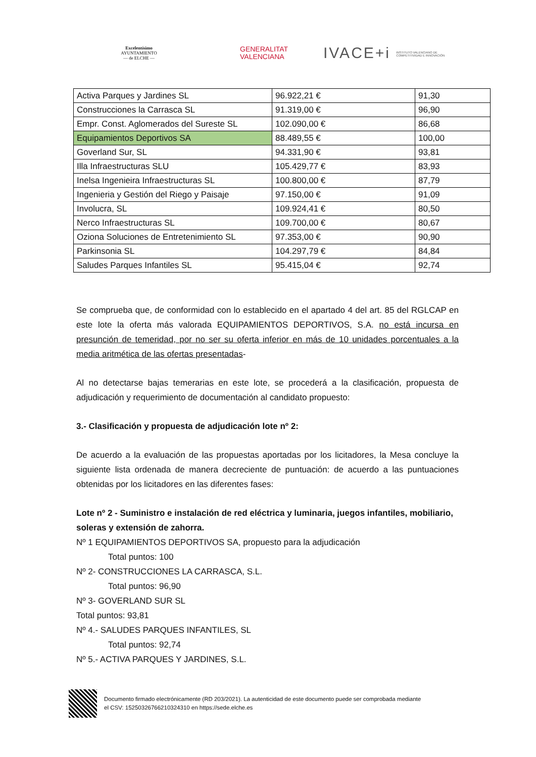Excelentísimo
AYUNTAMIENTO
— de ELCHE —
GENERALITAT
VALENCIANA
IVACE+i INSTITUTO VALENCIANO DE COMPETITIVIDAD E INNOVACIÓN
| Activa Parques y Jardines SL | 96.922,21 € | 91,30 |
| Construcciones la Carrasca SL | 91.319,00 € | 96,90 |
| Empr. Const. Aglomerados del Sureste SL | 102.090,00 € | 86,68 |
| Equipamientos Deportivos SA | 88.489,55 € | 100,00 |
| Goverland Sur, SL | 94.331,90 € | 93,81 |
| Illa Infraestructuras SLU | 105.429,77 € | 83,93 |
| Inelsa Ingenieira Infraestructuras SL | 100.800,00 € | 87,79 |
| Ingenieria y Gestión del Riego y Paisaje | 97.150,00 € | 91,09 |
| Involucra, SL | 109.924,41 € | 80,50 |
| Nerco Infraestructuras SL | 109.700,00 € | 80,67 |
| Oziona Soluciones de Entretenimiento SL | 97.353,00 € | 90,90 |
| Parkinsonia SL | 104.297,79 € | 84,84 |
| Saludes Parques Infantiles SL | 95.415,04 € | 92,74 |
Se comprueba que, de conformidad con lo establecido en el apartado 4 del art. 85 del RGLCAP en este lote la oferta más valorada EQUIPAMIENTOS DEPORTIVOS, S.A. no está incursa en presunción de temeridad, por no ser su oferta inferior en más de 10 unidades porcentuales a la media aritmética de las ofertas presentadas-
Al no detectarse bajas temerarias en este lote, se procederá a la clasificación, propuesta de adjudicación y requerimiento de documentación al candidato propuesto:
3.- Clasificación y propuesta de adjudicación lote nº 2:
De acuerdo a la evaluación de las propuestas aportadas por los licitadores, la Mesa concluye la siguiente lista ordenada de manera decreciente de puntuación: de acuerdo a las puntuaciones obtenidas por los licitadores en las diferentes fases:
Lote nº 2 - Suministro e instalación de red eléctrica y luminaria, juegos infantiles, mobiliario, soleras y extensión de zahorra.
Nº 1 EQUIPAMIENTOS DEPORTIVOS SA, propuesto para la adjudicación
Total puntos: 100
Nº 2- CONSTRUCCIONES LA CARRASCA, S.L.
Total puntos: 96,90
Nº 3- GOVERLAND SUR SL
Total puntos: 93,81
Nº 4.- SALUDES PARQUES INFANTILES, SL
Total puntos: 92,74
Nº 5.- ACTIVA PARQUES Y JARDINES, S.L.
Documento firmado electrónicamente (RD 203/2021). La autenticidad de este documento puede ser comprobada mediante
el CSV: 15250326766210324310 en https://sede.elche.es